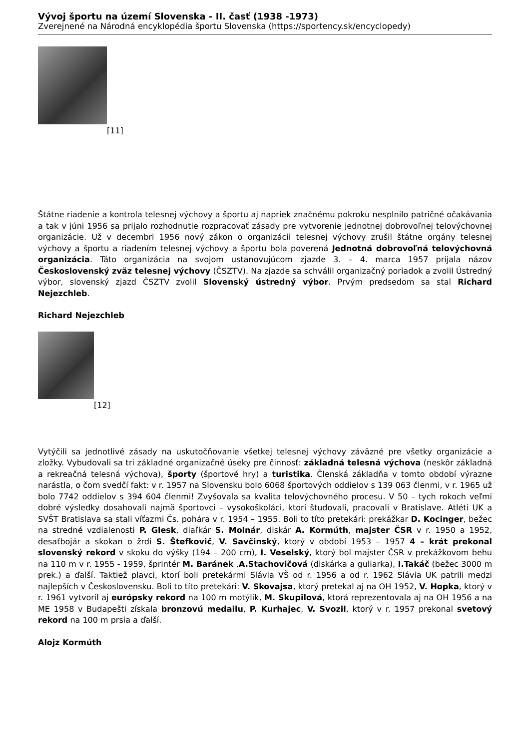Vývoj športu na území Slovenska - II. časť (1938 -1973)
Zverejnené na Národná encyklopédia športu Slovenska (https://sportency.sk/encyclopedy)
[11]
Štátne riadenie a kontrola telesnej výchovy a športu aj napriek značnému pokroku nesplnilo patričné očakávania a tak v júni 1956 sa prijalo rozhodnutie rozpracovať zásady pre vytvorenie jednotnej dobrovoľnej telovýchovnej organizácie. Už v decembri 1956 nový zákon o organizácii telesnej výchovy zrušil štátne orgány telesnej výchovy a športu a riadením telesnej výchovy a športu bola poverená Jednotná dobrovoľná telovýchovná organizácia. Táto organizácia na svojom ustanovujúcom zjazde 3. – 4. marca 1957 prijala názov Československý zväz telesnej výchovy (ČSZTV). Na zjazde sa schválil organizačný poriadok a zvolil Ústredný výbor, slovenský zjazd ČSZTV zvolil Slovenský ústredný výbor. Prvým predsedom sa stal Richard Nejezchleb.
Richard Nejezchleb
[12]
Vytýčili sa jednotlivé zásady na uskutočňovanie všetkej telesnej výchovy záväzné pre všetky organizácie a zložky. Vybudovali sa tri základné organizačné úseky pre činnosť: základná telesná výchova (neskôr základná a rekreačná telesná výchova), športy (športové hry) a turistika. Členská základňa v tomto období výrazne narástla, o čom svedčí fakt: v r. 1957 na Slovensku bolo 6068 športových oddielov s 139 063 členmi, v r. 1965 už bolo 7742 oddielov s 394 604 členmi! Zvyšovala sa kvalita telovýchovného procesu. V 50 – tych rokoch veľmi dobré výsledky dosahovali najmä športovci – vysokoškoláci, ktorí študovali, pracovali v Bratislave. Atléti UK a SVŠT Bratislava sa stali víťazmi Čs. pohára v r. 1954 – 1955. Boli to títo pretekári: prekážkar D. Kocinger, bežec na stredné vzdialenosti P. Glesk, diaľkár S. Molnár, diskár A. Kormúth, majster ČSR v r. 1950 a 1952, desaťbojár a skokan o žrdi S. Štefkovič, V. Savčinský, ktorý v období 1953 – 1957 4 – krát prekonal slovenský rekord v skoku do výšky (194 – 200 cm), I. Veselský, ktorý bol majster ČSR v prekážkovom behu na 110 m v r. 1955 - 1959, šprintér M. Baránek ,A.Stachovičová (diskárka a guliarka), I.Takáč (bežec 3000 m prek.) a ďalší. Taktiež plavci, ktorí boli pretekármi Slávia VŠ od r. 1956 a od r. 1962 Slávia UK patrili medzi najlepších v Československu. Boli to títo pretekári: V. Skovajsa, ktorý pretekal aj na OH 1952, V. Hopka, ktorý v r. 1961 vytvoril aj európsky rekord na 100 m motýlik, M. Skupilová, ktorá reprezentovala aj na OH 1956 a na ME 1958 v Budapešti získala bronzovú medailu, P. Kurhajec, V. Svozil, ktorý v r. 1957 prekonal svetový rekord na 100 m prsia a ďalší.
Alojz Kormúth